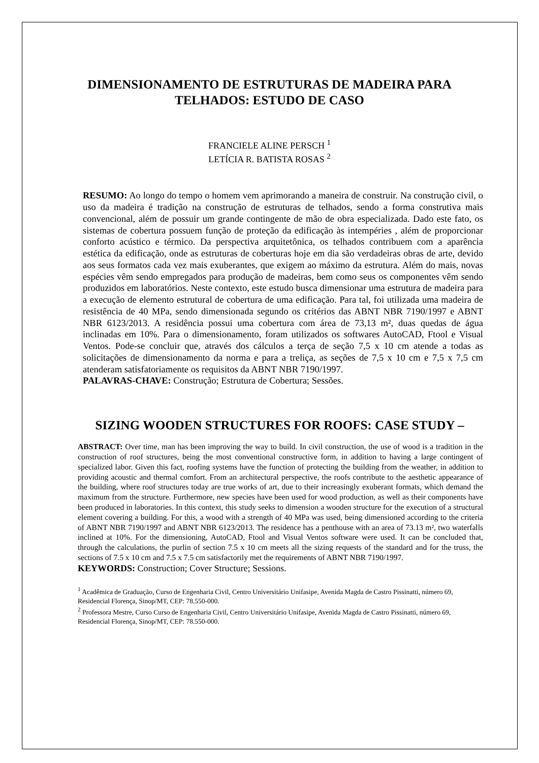DIMENSIONAMENTO DE ESTRUTURAS DE MADEIRA PARA TELHADOS: ESTUDO DE CASO
FRANCIELE ALINE PERSCH <sup>1</sup>
LETÍCIA R. BATISTA ROSAS <sup>2</sup>
RESUMO: Ao longo do tempo o homem vem aprimorando a maneira de construir. Na construção civil, o uso da madeira é tradição na construção de estruturas de telhados, sendo a forma construtiva mais convencional, além de possuir um grande contingente de mão de obra especializada. Dado este fato, os sistemas de cobertura possuem função de proteção da edificação às intempéries , além de proporcionar conforto acústico e térmico. Da perspectiva arquitetônica, os telhados contribuem com a aparência estética da edificação, onde as estruturas de coberturas hoje em dia são verdadeiras obras de arte, devido aos seus formatos cada vez mais exuberantes, que exigem ao máximo da estrutura. Além do mais, novas espécies vêm sendo empregados para produção de madeiras, bem como seus os componentes vêm sendo produzidos em laboratórios. Neste contexto, este estudo busca dimensionar uma estrutura de madeira para a execução de elemento estrutural de cobertura de uma edificação. Para tal, foi utilizada uma madeira de resistência de 40 MPa, sendo dimensionada segundo os critérios das ABNT NBR 7190/1997 e ABNT NBR 6123/2013. A residência possui uma cobertura com área de 73,13 m², duas quedas de água inclinadas em 10%. Para o dimensionamento, foram utilizados os softwares AutoCAD, Ftool e Visual Ventos. Pode-se concluir que, através dos cálculos a terça de seção 7,5 x 10 cm atende a todas as solicitações de dimensionamento da norma e para a treliça, as seções de 7,5 x 10 cm e 7,5 x 7,5 cm atenderam satisfatoriamente os requisitos da ABNT NBR 7190/1997.
PALAVRAS-CHAVE: Construção; Estrutura de Cobertura; Sessões.
SIZING WOODEN STRUCTURES FOR ROOFS: CASE STUDY –
ABSTRACT: Over time, man has been improving the way to build. In civil construction, the use of wood is a tradition in the construction of roof structures, being the most conventional constructive form, in addition to having a large contingent of specialized labor. Given this fact, roofing systems have the function of protecting the building from the weather, in addition to providing acoustic and thermal comfort. From an architectural perspective, the roofs contribute to the aesthetic appearance of the building, where roof structures today are true works of art, due to their increasingly exuberant formats, which demand the maximum from the structure. Furthermore, new species have been used for wood production, as well as their components have been produced in laboratories. In this context, this study seeks to dimension a wooden structure for the execution of a structural element covering a building. For this, a wood with a strength of 40 MPa was used, being dimensioned according to the criteria of ABNT NBR 7190/1997 and ABNT NBR 6123/2013. The residence has a penthouse with an area of 73.13 m², two waterfalls inclined at 10%. For the dimensioning, AutoCAD, Ftool and Visual Ventos software were used. It can be concluded that, through the calculations, the purlin of section 7.5 x 10 cm meets all the sizing requests of the standard and for the truss, the sections of 7.5 x 10 cm and 7.5 x 7.5 cm satisfactorily met the requirements of ABNT NBR 7190/1997.
KEYWORDS: Construction; Cover Structure; Sessions.
<sup>1</sup> Acadêmica de Graduação, Curso de Engenharia Civil, Centro Universitário Unifasipe, Avenida Magda de Castro Pissinatti, número 69, Residencial Florença, Sinop/MT, CEP: 78.550-000.
<sup>2</sup> Professora Mestre, Curso Curso de Engenharia Civil, Centro Universitário Unifasipe, Avenida Magda de Castro Pissinatti, número 69, Residencial Florença, Sinop/MT, CEP: 78.550-000.